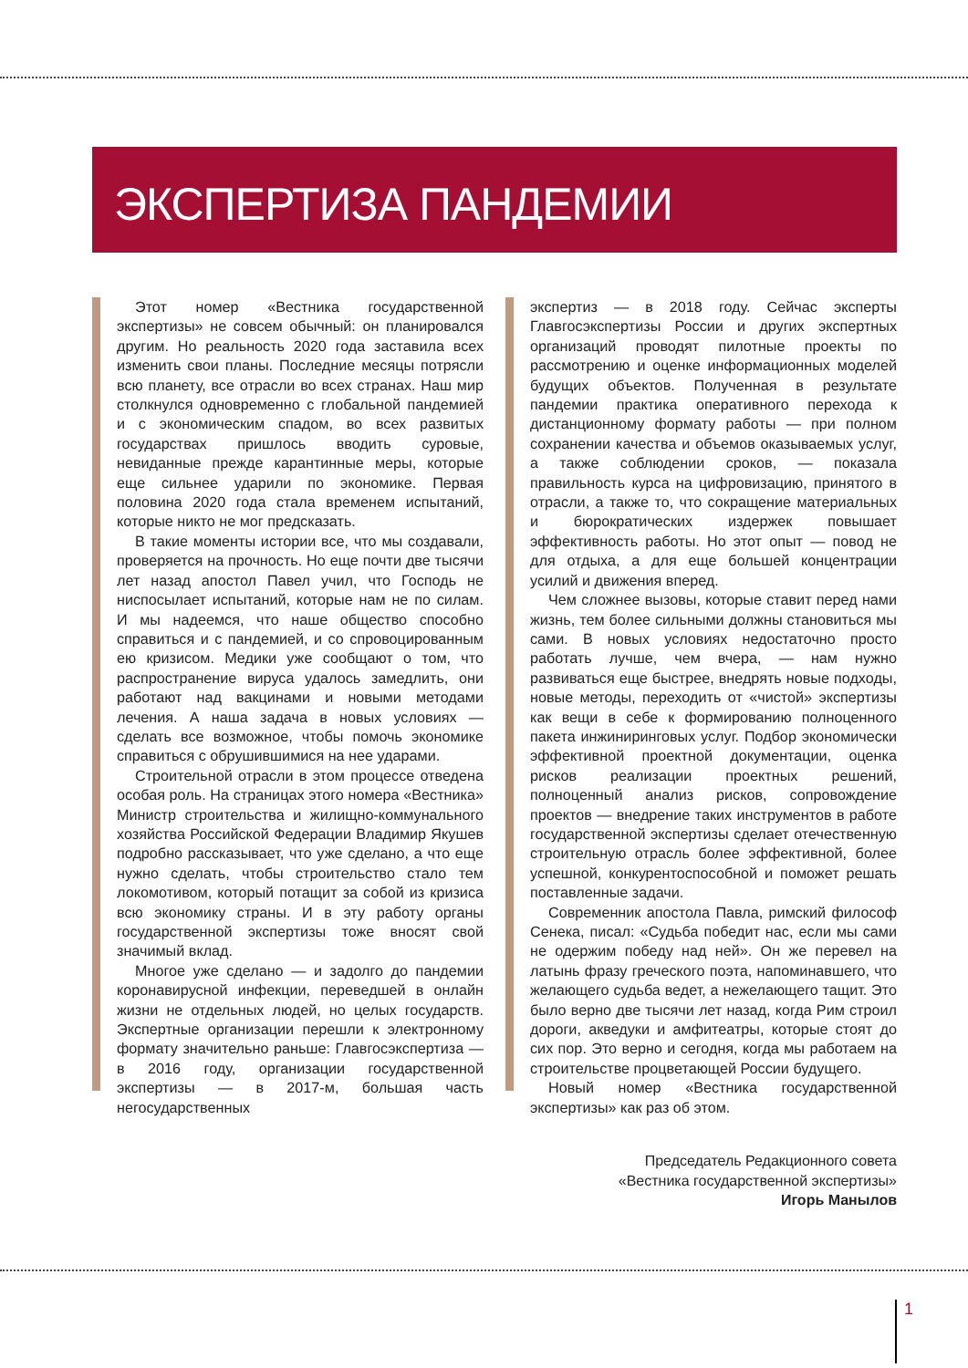ЭКСПЕРТИЗА ПАНДЕМИИ
Этот номер «Вестника государственной экспертизы» не совсем обычный: он планировался другим. Но реальность 2020 года заставила всех изменить свои планы. Последние месяцы потрясли всю планету, все отрасли во всех странах. Наш мир столкнулся одновременно с глобальной пандемией и с экономическим спадом, во всех развитых государствах пришлось вводить суровые, невиданные прежде карантинные меры, которые еще сильнее ударили по экономике. Первая половина 2020 года стала временем испытаний, которые никто не мог предсказать.
В такие моменты истории все, что мы создавали, проверяется на прочность. Но еще почти две тысячи лет назад апостол Павел учил, что Господь не ниспосылает испытаний, которые нам не по силам. И мы надеемся, что наше общество способно справиться и с пандемией, и со спровоцированным ею кризисом. Медики уже сообщают о том, что распространение вируса удалось замедлить, они работают над вакцинами и новыми методами лечения. А наша задача в новых условиях — сделать все возможное, чтобы помочь экономике справиться с обрушившимися на нее ударами.
Строительной отрасли в этом процессе отведена особая роль. На страницах этого номера «Вестника» Министр строительства и жилищно-коммунального хозяйства Российской Федерации Владимир Якушев подробно рассказывает, что уже сделано, а что еще нужно сделать, чтобы строительство стало тем локомотивом, который потащит за собой из кризиса всю экономику страны. И в эту работу органы государственной экспертизы тоже вносят свой значимый вклад.
Многое уже сделано — и задолго до пандемии коронавирусной инфекции, переведшей в онлайн жизни не отдельных людей, но целых государств. Экспертные организации перешли к электронному формату значительно раньше: Главгосэкспертиза — в 2016 году, организации государственной экспертизы — в 2017-м, большая часть негосударственных
экспертиз — в 2018 году. Сейчас эксперты Главгосэкспертизы России и других экспертных организаций проводят пилотные проекты по рассмотрению и оценке информационных моделей будущих объектов. Полученная в результате пандемии практика оперативного перехода к дистанционному формату работы — при полном сохранении качества и объемов оказываемых услуг, а также соблюдении сроков, — показала правильность курса на цифровизацию, принятого в отрасли, а также то, что сокращение материальных и бюрократических издержек повышает эффективность работы. Но этот опыт — повод не для отдыха, а для еще большей концентрации усилий и движения вперед.
Чем сложнее вызовы, которые ставит перед нами жизнь, тем более сильными должны становиться мы сами. В новых условиях недостаточно просто работать лучше, чем вчера, — нам нужно развиваться еще быстрее, внедрять новые подходы, новые методы, переходить от «чистой» экспертизы как вещи в себе к формированию полноценного пакета инжиниринговых услуг. Подбор экономически эффективной проектной документации, оценка рисков реализации проектных решений, полноценный анализ рисков, сопровождение проектов — внедрение таких инструментов в работе государственной экспертизы сделает отечественную строительную отрасль более эффективной, более успешной, конкурентоспособной и поможет решать поставленные задачи.
Современник апостола Павла, римский философ Сенека, писал: «Судьба победит нас, если мы сами не одержим победу над ней». Он же перевел на латынь фразу греческого поэта, напоминавшего, что желающего судьба ведет, а нежелающего тащит. Это было верно две тысячи лет назад, когда Рим строил дороги, акведуки и амфитеатры, которые стоят до сих пор. Это верно и сегодня, когда мы работаем на строительстве процветающей России будущего.
Новый номер «Вестника государственной экспертизы» как раз об этом.
Председатель Редакционного совета
«Вестника государственной экспертизы»
Игорь Манылов
1